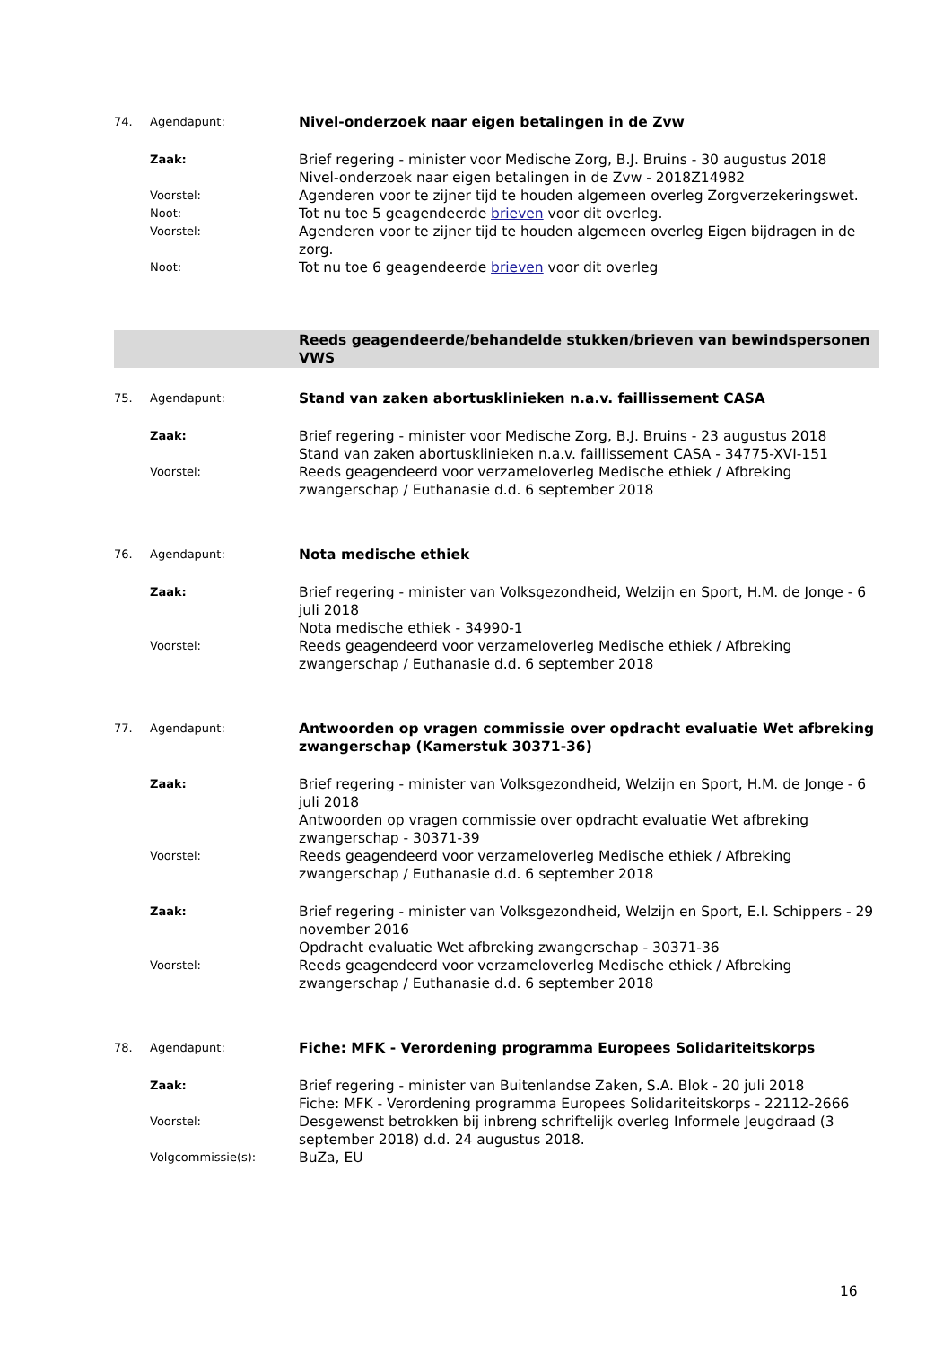74. Agendapunt:
Nivel-onderzoek naar eigen betalingen in de Zvw
Zaak:
Brief regering - minister voor Medische Zorg, B.J. Bruins - 30 augustus 2018
Nivel-onderzoek naar eigen betalingen in de Zvw - 2018Z14982
Voorstel:
Agenderen voor te zijner tijd te houden algemeen overleg Zorgverzekeringswet.
Noot:
Tot nu toe 5 geagendeerde brieven voor dit overleg.
Voorstel:
Agenderen voor te zijner tijd te houden algemeen overleg Eigen bijdragen in de zorg.
Noot:
Tot nu toe 6 geagendeerde brieven voor dit overleg
Reeds geagendeerde/behandelde stukken/brieven van bewindspersonen VWS
75. Agendapunt:
Stand van zaken abortusklinieken n.a.v. faillissement CASA
Zaak:
Brief regering - minister voor Medische Zorg, B.J. Bruins - 23 augustus 2018
Stand van zaken abortusklinieken n.a.v. faillissement CASA - 34775-XVI-151
Voorstel:
Reeds geagendeerd voor verzameloverleg Medische ethiek / Afbreking zwangerschap / Euthanasie d.d. 6 september 2018
76. Agendapunt:
Nota medische ethiek
Zaak:
Brief regering - minister van Volksgezondheid, Welzijn en Sport, H.M. de Jonge - 6 juli 2018
Nota medische ethiek - 34990-1
Voorstel:
Reeds geagendeerd voor verzameloverleg Medische ethiek / Afbreking zwangerschap / Euthanasie d.d. 6 september 2018
77. Agendapunt:
Antwoorden op vragen commissie over opdracht evaluatie Wet afbreking zwangerschap (Kamerstuk 30371-36)
Zaak:
Brief regering - minister van Volksgezondheid, Welzijn en Sport, H.M. de Jonge - 6 juli 2018
Antwoorden op vragen commissie over opdracht evaluatie Wet afbreking zwangerschap - 30371-39
Voorstel:
Reeds geagendeerd voor verzameloverleg Medische ethiek / Afbreking zwangerschap / Euthanasie d.d. 6 september 2018
Zaak:
Brief regering - minister van Volksgezondheid, Welzijn en Sport, E.I. Schippers - 29 november 2016
Opdracht evaluatie Wet afbreking zwangerschap - 30371-36
Voorstel:
Reeds geagendeerd voor verzameloverleg Medische ethiek / Afbreking zwangerschap / Euthanasie d.d. 6 september 2018
78. Agendapunt:
Fiche: MFK - Verordening programma Europees Solidariteitskorps
Zaak:
Brief regering - minister van Buitenlandse Zaken, S.A. Blok - 20 juli 2018
Fiche: MFK - Verordening programma Europees Solidariteitskorps - 22112-2666
Voorstel:
Desgewenst betrokken bij inbreng schriftelijk overleg Informele Jeugdraad (3 september 2018) d.d. 24 augustus 2018.
Volgcommissie(s):
BuZa, EU
16